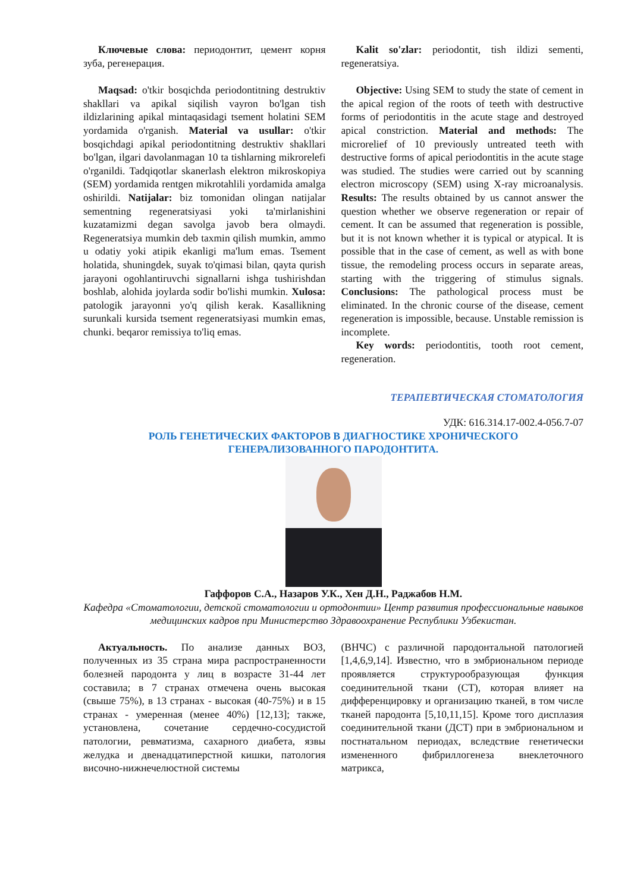Ключевые слова: периодонтит, цемент корня зуба, регенерация.
Maqsad: o'tkir bosqichda periodontitning destruktiv shakllari va apikal siqilish vayron bo'lgan tish ildizlarining apikal mintaqasidagi tsement holatini SEM yordamida o'rganish. Material va usullar: o'tkir bosqichdagi apikal periodontitning destruktiv shakllari bo'lgan, ilgari davolanmagan 10 ta tishlarning mikrorelefi o'rganildi. Tadqiqotlar skanerlash elektron mikroskopiya (SEM) yordamida rentgen mikrotahlili yordamida amalga oshirildi. Natijalar: biz tomonidan olingan natijalar sementning regeneratsiyasi yoki ta'mirlanishini kuzatamizmi degan savolga javob bera olmaydi. Regeneratsiya mumkin deb taxmin qilish mumkin, ammo u odatiy yoki atipik ekanligi ma'lum emas. Tsement holatida, shuningdek, suyak to'qimasi bilan, qayta qurish jarayoni ogohlantiruvchi signallarni ishga tushirishdan boshlab, alohida joylarda sodir bo'lishi mumkin. Xulosa: patologik jarayonni yo'q qilish kerak. Kasallikning surunkali kursida tsement regeneratsiyasi mumkin emas, chunki. beqaror remissiya to'liq emas.
Kalit so'zlar: periodontit, tish ildizi sementi, regeneratsiya.
Objective: Using SEM to study the state of cement in the apical region of the roots of teeth with destructive forms of periodontitis in the acute stage and destroyed apical constriction. Material and methods: The microrelief of 10 previously untreated teeth with destructive forms of apical periodontitis in the acute stage was studied. The studies were carried out by scanning electron microscopy (SEM) using X-ray microanalysis. Results: The results obtained by us cannot answer the question whether we observe regeneration or repair of cement. It can be assumed that regeneration is possible, but it is not known whether it is typical or atypical. It is possible that in the case of cement, as well as with bone tissue, the remodeling process occurs in separate areas, starting with the triggering of stimulus signals. Conclusions: The pathological process must be eliminated. In the chronic course of the disease, cement regeneration is impossible, because. Unstable remission is incomplete.
Key words: periodontitis, tooth root cement, regeneration.
ТЕРАПЕВТИЧЕСКАЯ СТОМАТОЛОГИЯ
УДК: 616.314.17-002.4-056.7-07
РОЛЬ ГЕНЕТИЧЕСКИХ ФАКТОРОВ В ДИАГНОСТИКЕ ХРОНИЧЕСКОГО
ГЕНЕРАЛИЗОВАННОГО ПАРОДОНТИТА.
Гаффоров С.А., Назаров У.К., Хен Д.Н., Раджабов Н.М.
Кафедра «Стоматологии, детской стоматологии и ортодонтии» Центр развития профессиональные навыков медицинских кадров при Министерство Здравоохранение Республики Узбекистан.
Актуальность. По анализе данных ВОЗ, полученных из 35 страна мира распространенности болезней пародонта у лиц в возрасте 31-44 лет составила; в 7 странах отмечена очень высокая (свыше 75%), в 13 странах - высокая (40-75%) и в 15 странах - умеренная (менее 40%) [12,13]; также, установлена, сочетание сердечно-сосудистой патологии, ревматизма, сахарного диабета, язвы желудка и двенадцатиперстной кишки, патология височно-нижнечелюстной системы
(ВНЧС) с различной пародонтальной патологией [1,4,6,9,14]. Известно, что в эмбриональном периоде проявляется структурообразующая функция соединительной ткани (СТ), которая влияет на дифференцировку и организацию тканей, в том числе тканей пародонта [5,10,11,15]. Кроме того дисплазия соединительной ткани (ДСТ) при в эмбриональном и постнатальном периодах, вследствие генетически измененного фибриллогенеза внеклеточного матрикса,